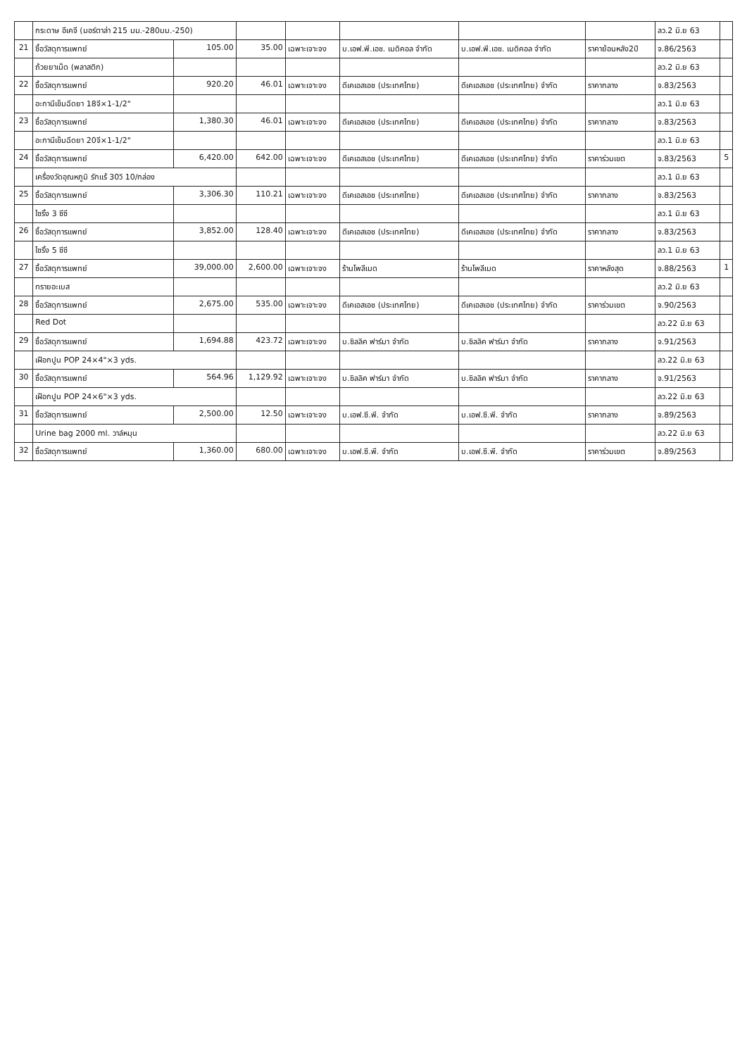| | กระดาษ อีเคจี (มอร์ตาล่า 215 มม.-280มม.-250) | | | | | | | ลว.2 มิ.ย 63 | |
| 21 | ซื้อวัสดุการแพทย์ | 105.00 | 35.00 | เฉพาะเจาะจง | บ.เอฟ.พี.เอช. เมดิคอล จำกัด | บ.เอฟ.พี.เอช. เมดิคอล จำกัด | ราคาย้อนหลัง2ปี | จ.86/2563 | |
| | ถ้วยยาเม็ด (พลาสติก) | | | | | | | ลว.2 มิ.ย 63 | |
| 22 | ซื้อวัสดุการแพทย์ | 920.20 | 46.01 | เฉพาะเจาะจง | ดีเคเอสเอช (ประเทศไทย) | ดีเคเอสเอช (ประเทศไทย) จำกัด | ราคากลาง | จ.83/2563 | |
| | อะกานีเข็มฉีดยา 18จี×1-1/2" | | | | | | | ลว.1 มิ.ย 63 | |
| 23 | ซื้อวัสดุการแพทย์ | 1,380.30 | 46.01 | เฉพาะเจาะจง | ดีเคเอสเอช (ประเทศไทย) | ดีเคเอสเอช (ประเทศไทย) จำกัด | ราคากลาง | จ.83/2563 | |
| | อะกานีเข็มฉีดยา 20จี×1-1/2" | | | | | | | ลว.1 มิ.ย 63 | |
| 24 | ซื้อวัสดุการแพทย์ | 6,420.00 | 642.00 | เฉพาะเจาะจง | ดีเคเอสเอช (ประเทศไทย) | ดีเคเอสเอช (ประเทศไทย) จำกัด | ราคาร่วมเขต | จ.83/2563 | 5 |
| | เครื่องวัดอุณหภูมิ รักแร้ 30วิ 10/กล่อง | | | | | | | ลว.1 มิ.ย 63 | |
| 25 | ซื้อวัสดุการแพทย์ | 3,306.30 | 110.21 | เฉพาะเจาะจง | ดีเคเอสเอช (ประเทศไทย) | ดีเคเอสเอช (ประเทศไทย) จำกัด | ราคากลาง | จ.83/2563 | |
| | ไซริ้ง 3 ซีซี | | | | | | | ลว.1 มิ.ย 63 | |
| 26 | ซื้อวัสดุการแพทย์ | 3,852.00 | 128.40 | เฉพาะเจาะจง | ดีเคเอสเอช (ประเทศไทย) | ดีเคเอสเอช (ประเทศไทย) จำกัด | ราคากลาง | จ.83/2563 | |
| | ไซริ้ง 5 ซีซี | | | | | | | ลว.1 มิ.ย 63 | |
| 27 | ซื้อวัสดุการแพทย์ | 39,000.00 | 2,600.00 | เฉพาะเจาะจง | ร้านโพลีเมด | ร้านโพลีเมด | ราคาหลังสุด | จ.88/2563 | 1 |
| | ทรายอะเบส | | | | | | | ลว.2 มิ.ย 63 | |
| 28 | ซื้อวัสดุการแพทย์ | 2,675.00 | 535.00 | เฉพาะเจาะจง | ดีเคเอสเอช (ประเทศไทย) | ดีเคเอสเอช (ประเทศไทย) จำกัด | ราคาร่วมเขต | จ.90/2563 | |
| | Red Dot | | | | | | | ลว.22 มิ.ย 63 | |
| 29 | ซื้อวัสดุการแพทย์ | 1,694.88 | 423.72 | เฉพาะเจาะจง | บ.ซิลลิค ฟาร์มา จำกัด | บ.ซิลลิค ฟาร์มา จำกัด | ราคากลาง | จ.91/2563 | |
| | เฝือกปูน POP 24×4"×3 yds. | | | | | | | ลว.22 มิ.ย 63 | |
| 30 | ซื้อวัสดุการแพทย์ | 564.96 | 1,129.92 | เฉพาะเจาะจง | บ.ซิลลิค ฟาร์มา จำกัด | บ.ซิลลิค ฟาร์มา จำกัด | ราคากลาง | จ.91/2563 | |
| | เฝือกปูน POP 24×6"×3 yds. | | | | | | | ลว.22 มิ.ย 63 | |
| 31 | ซื้อวัสดุการแพทย์ | 2,500.00 | 12.50 | เฉพาะเจาะจง | บ.เอฟ.ซี.พี. จำกัด | บ.เอฟ.ซี.พี. จำกัด | ราคากลาง | จ.89/2563 | |
| | Urine bag 2000 ml. วาล์หมุน | | | | | | | ลว.22 มิ.ย 63 | |
| 32 | ซื้อวัสดุการแพทย์ | 1,360.00 | 680.00 | เฉพาะเจาะจง | บ.เอฟ.ซี.พี. จำกัด | บ.เอฟ.ซี.พี. จำกัด | ราคาร่วมเขต | จ.89/2563 | |